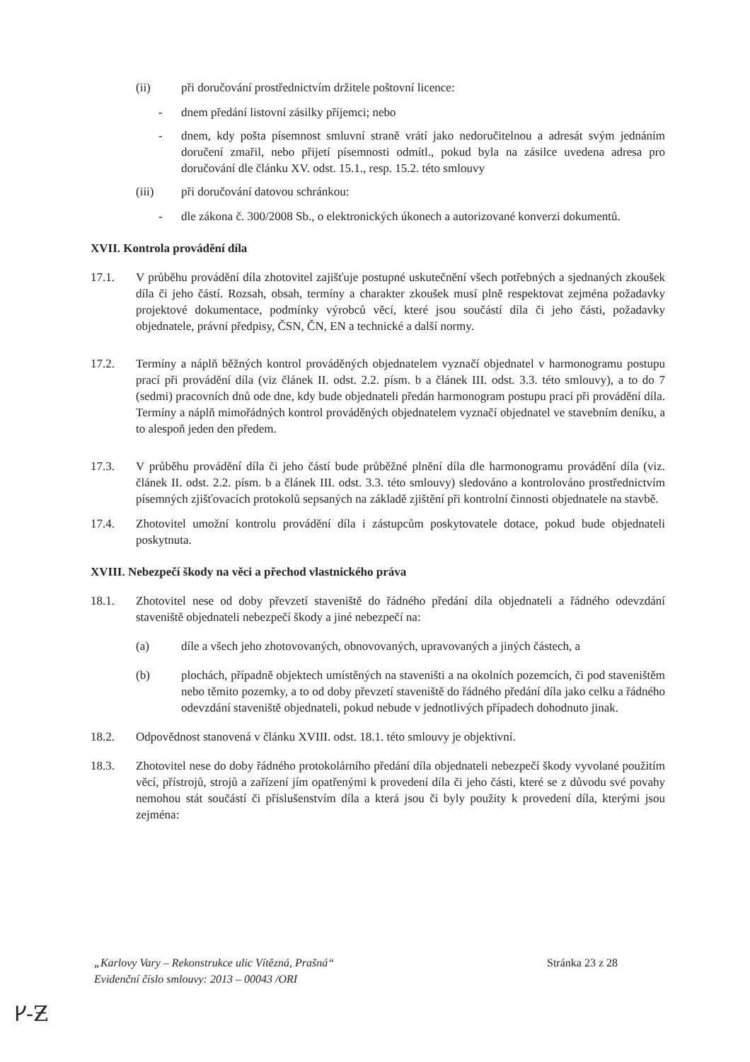(ii) při doručování prostřednictvím držitele poštovní licence:
- dnem předání listovní zásilky příjemci; nebo
- dnem, kdy pošta písemnost smluvní straně vrátí jako nedoručitelnou a adresát svým jednáním doručení zmařil, nebo přijetí písemnosti odmítl., pokud byla na zásilce uvedena adresa pro doručování dle článku XV. odst. 15.1., resp. 15.2. této smlouvy
(iii) při doručování datovou schránkou:
- dle zákona č. 300/2008 Sb., o elektronických úkonech a autorizované konverzi dokumentů.
XVII. Kontrola provádění díla
17.1. V průběhu provádění díla zhotovitel zajišťuje postupné uskutečnění všech potřebných a sjednaných zkoušek díla či jeho částí. Rozsah, obsah, termíny a charakter zkoušek musí plně respektovat zejména požadavky projektové dokumentace, podmínky výrobců věcí, které jsou součástí díla či jeho části, požadavky objednatele, právní předpisy, ČSN, ČN, EN a technické a další normy.
17.2. Termíny a náplň běžných kontrol prováděných objednatelem vyznačí objednatel v harmonogramu postupu prací při provádění díla (viz článek II. odst. 2.2. písm. b a článek III. odst. 3.3. této smlouvy), a to do 7 (sedmi) pracovních dnů ode dne, kdy bude objednateli předán harmonogram postupu prací při provádění díla. Termíny a náplň mimořádných kontrol prováděných objednatelem vyznačí objednatel ve stavebním deníku, a to alespoň jeden den předem.
17.3. V průběhu provádění díla či jeho částí bude průběžné plnění díla dle harmonogramu provádění díla (viz. článek II. odst. 2.2. písm. b a článek III. odst. 3.3. této smlouvy) sledováno a kontrolováno prostřednictvím písemných zjišťovacích protokolů sepsaných na základě zjištění při kontrolní činnosti objednatele na stavbě.
17.4. Zhotovitel umožní kontrolu provádění díla i zástupcům poskytovatele dotace, pokud bude objednateli poskytnuta.
XVIII. Nebezpečí škody na věci a přechod vlastnického práva
18.1. Zhotovitel nese od doby převzetí staveniště do řádného předání díla objednateli a řádného odevzdání staveniště objednateli nebezpečí škody a jiné nebezpečí na:
(a) díle a všech jeho zhotovovaných, obnovovaných, upravovaných a jiných částech, a
(b) plochách, případně objektech umístěných na staveništi a na okolních pozemcích, či pod staveništěm nebo těmito pozemky, a to od doby převzetí staveniště do řádného předání díla jako celku a řádného odevzdání staveniště objednateli, pokud nebude v jednotlivých případech dohodnuto jinak.
18.2. Odpovědnost stanovená v článku XVIII. odst. 18.1. této smlouvy je objektivní.
18.3. Zhotovitel nese do doby řádného protokolárního předání díla objednateli nebezpečí škody vyvolané použitím věcí, přístrojů, strojů a zařízení jím opatřenými k provedení díla či jeho části, které se z důvodu své povahy nemohou stát součástí či příslušenstvím díla a která jsou či byly použity k provedení díla, kterými jsou zejména:
„Karlovy Vary – Rekonstrukce ulic Vítězná, Prašná“
Evidenční číslo smlouvy: 2013 – 00043 /ORI
Stránka 23 z 28
ᚴ-Ƶ